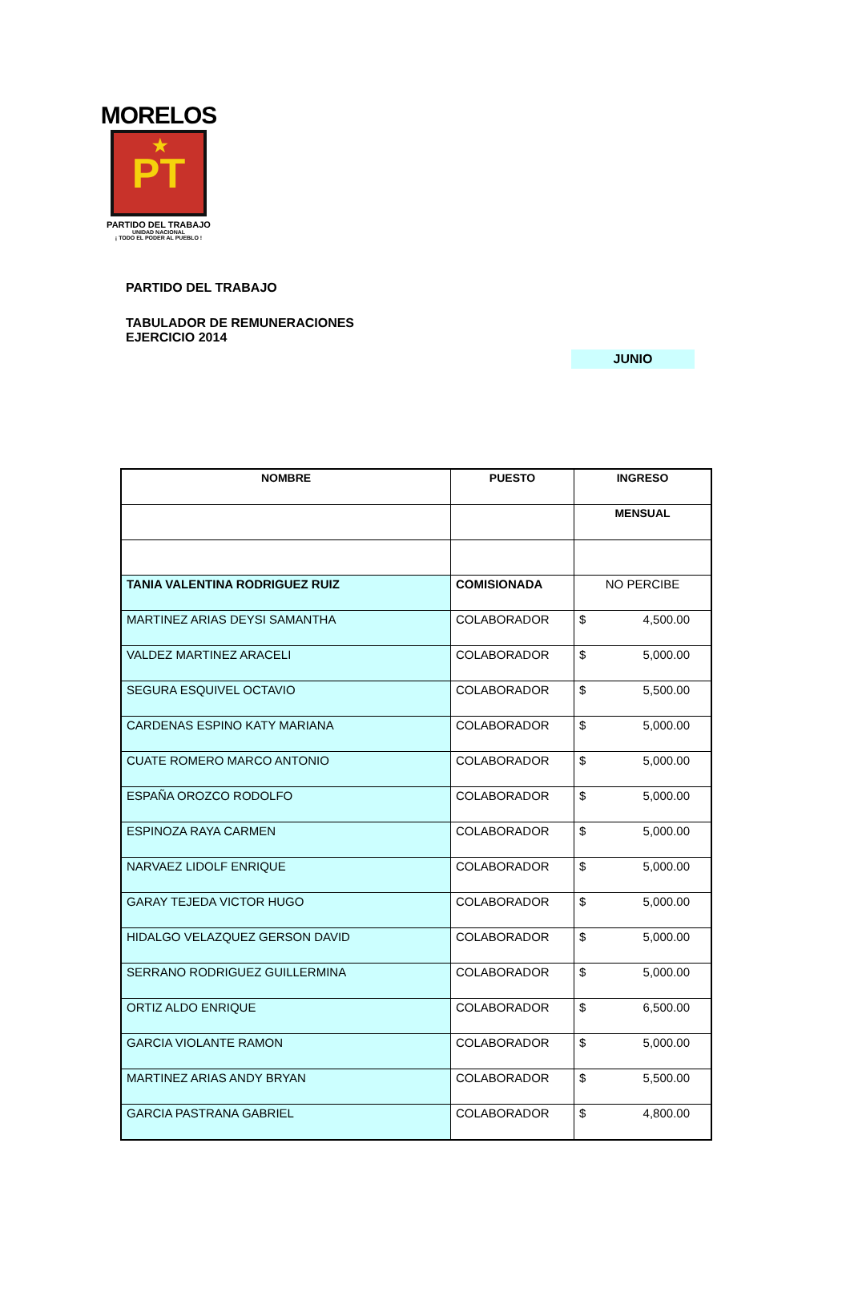MORELOS
★
PT
PARTIDO DEL TRABAJO
UNIDAD NACIONAL
¡ TODO EL PODER AL PUEBLO !
PARTIDO DEL TRABAJO
TABULADOR DE REMUNERACIONES
EJERCICIO 2014
JUNIO
| NOMBRE | PUESTO | INGRESO |
| --- | --- | --- |
| | | MENSUAL |
| TANIA VALENTINA RODRIGUEZ RUIZ | COMISIONADA | NO PERCIBE |
| MARTINEZ ARIAS DEYSI SAMANTHA | COLABORADOR | $ 4,500.00 |
| VALDEZ MARTINEZ ARACELI | COLABORADOR | $ 5,000.00 |
| SEGURA ESQUIVEL OCTAVIO | COLABORADOR | $ 5,500.00 |
| CARDENAS ESPINO KATY MARIANA | COLABORADOR | $ 5,000.00 |
| CUATE ROMERO MARCO ANTONIO | COLABORADOR | $ 5,000.00 |
| ESPAÑA OROZCO RODOLFO | COLABORADOR | $ 5,000.00 |
| ESPINOZA RAYA CARMEN | COLABORADOR | $ 5,000.00 |
| NARVAEZ LIDOLF ENRIQUE | COLABORADOR | $ 5,000.00 |
| GARAY TEJEDA VICTOR HUGO | COLABORADOR | $ 5,000.00 |
| HIDALGO VELAZQUEZ GERSON DAVID | COLABORADOR | $ 5,000.00 |
| SERRANO RODRIGUEZ GUILLERMINA | COLABORADOR | $ 5,000.00 |
| ORTIZ ALDO ENRIQUE | COLABORADOR | $ 6,500.00 |
| GARCIA VIOLANTE RAMON | COLABORADOR | $ 5,000.00 |
| MARTINEZ ARIAS ANDY BRYAN | COLABORADOR | $ 5,500.00 |
| GARCIA PASTRANA GABRIEL | COLABORADOR | $ 4,800.00 |